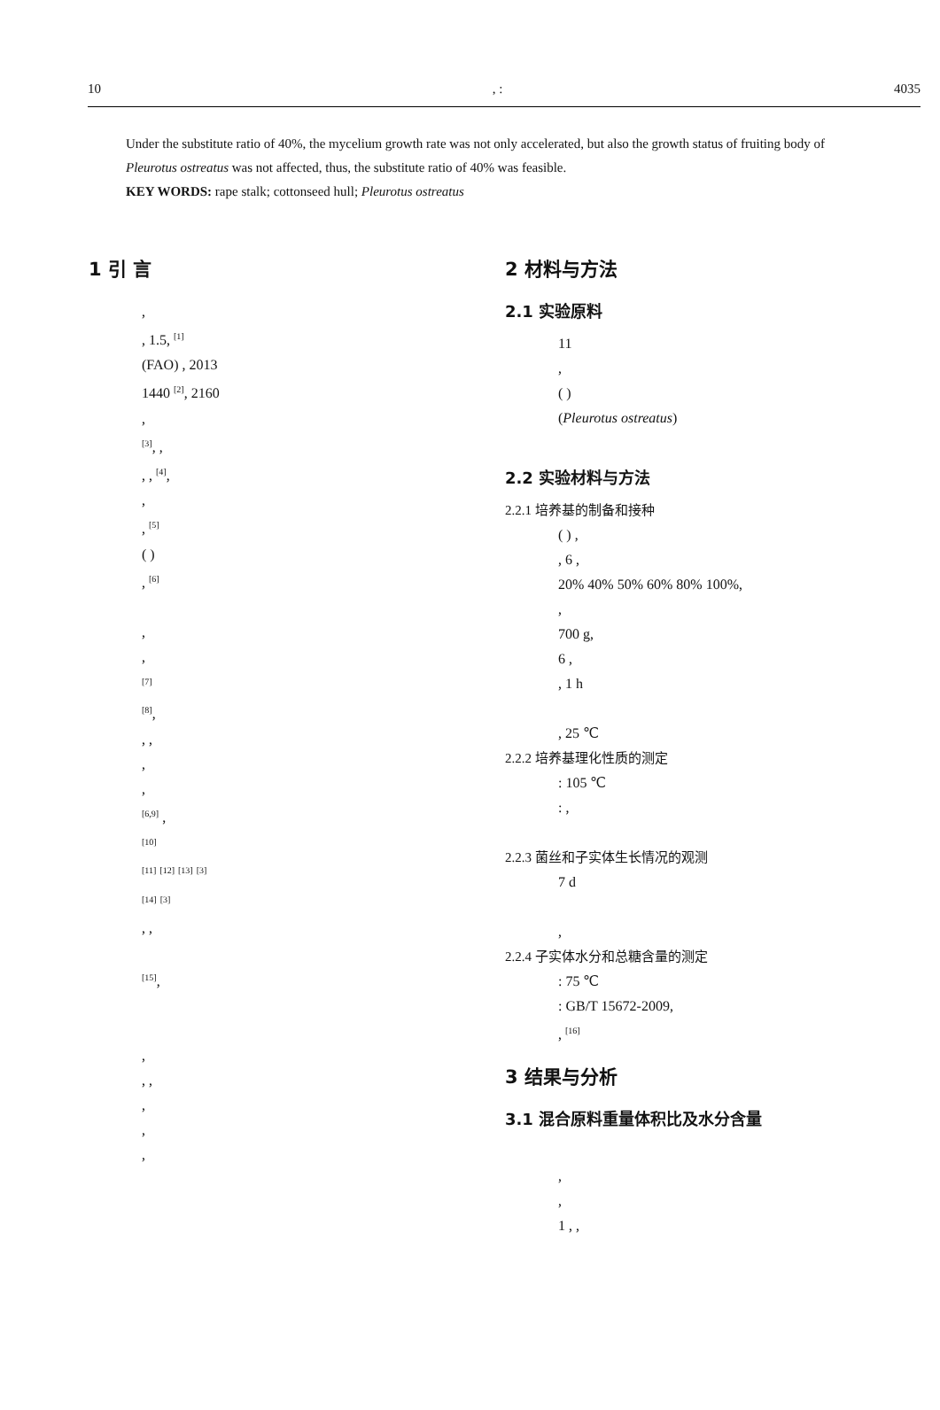10, : 4035
Under the substitute ratio of 40%, the mycelium growth rate was not only accelerated, but also the growth status of fruiting body of Pleurotus ostreatus was not affected, thus, the substitute ratio of 40% was feasible.
KEY WORDS: rape stalk; cottonseed hull; Pleurotus ostreatus
1 引 言
,
, 1.5, <sup>[1]</sup>
(FAO) , 2013
1440 <sup>[2]</sup>, 2160
,
<sup>[3]</sup>, ,
, , <sup>[4]</sup>,
,
, <sup>[5]</sup>
( )
, <sup>[6]</sup>
,
,
<sup>[7]</sup>
<sup>[8]</sup>,
, ,
,
,
<sup>[6,9]</sup> ,
<sup>[10]</sup>
<sup>[11]</sup> <sup>[12]</sup> <sup>[13]</sup> <sup>[3]</sup>
<sup>[14]</sup> <sup>[3]</sup>
, ,
<sup>[15]</sup>,
,
, ,
,
,
,
2 材料与方法
2.1 实验原料
11
,
( )
(Pleurotus ostreatus)
2.2 实验材料与方法
2.2.1 培养基的制备和接种
( ) ,
, 6 ,
20% 40% 50% 60% 80% 100%,
,
700 g,
6 ,
, 1 h
, 25 ℃
2.2.2 培养基理化性质的测定
: 105 ℃
: ,
2.2.3 菌丝和子实体生长情况的观测
7 d
,
2.2.4 子实体水分和总糖含量的测定
: 75 ℃
: GB/T 15672-2009,
, <sup>[16]</sup>
3 结果与分析
3.1 混合原料重量体积比及水分含量
,
,
1 , ,